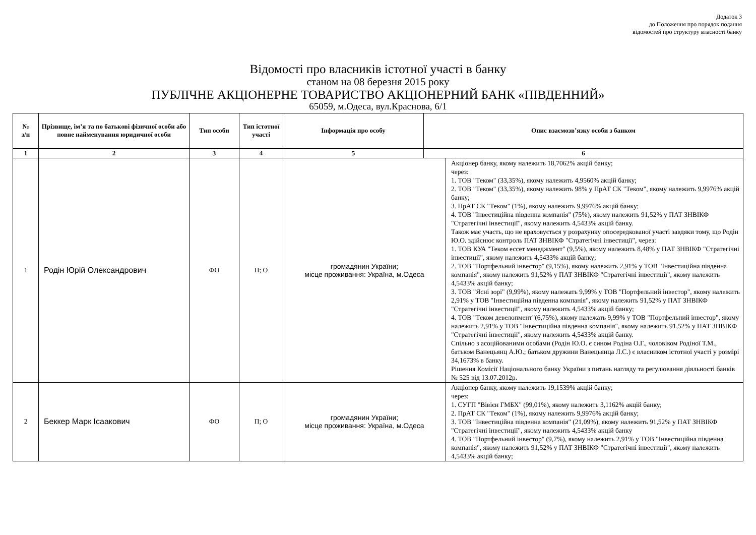Додаток 3
до Положення про порядок подання
відомостей про структуру власності банку
Відомості про власників істотної участі в банку
станом на 08 березня 2015 року
ПУБЛІЧНЕ АКЦІОНЕРНЕ ТОВАРИСТВО АКЦІОНЕРНИЙ БАНК «ПІВДЕННИЙ»
65059, м.Одеса, вул.Краснова, 6/1
| № з/п | Прізвище, ім’я та по батькові фізичної особи або повне найменування юридичної особи | Тип особи | Тип істотної участі | Інформація про особу | Опис взаємозв’язку особи з банком | |
| --- | --- | --- | --- | --- | --- | --- |
| 1 | 2 | 3 | 4 | 5 | 6 | |
| 1 | Родін Юрій Олександрович | ФО | П; О | громадянин України; місце проживання: Україна, м.Одеса | | Акціонер банку, якому належить 18,7062% акцій банку; через: 1. ТОВ "Теком" (33,35%), якому належить 4,9560% акцій банку; 2. ТОВ "Теком" (33,35%), якому належить 98% у ПрАТ СК "Теком", якому належить 9,9976% акцій банку; 3. ПрАТ СК "Теком" (1%), якому належить 9,9976% акцій банку; 4. ТОВ "Інвестиційна південна компанія" (75%), якому належить 91,52% у ПАТ ЗНВІКФ "Стратегічні інвестиції", якому належить 4,5433% акцій банку. Також має участь, що не враховується у розрахунку опосередкованої участі завдяки тому, що Родін Ю.О. здійснює контроль ПАТ ЗНВІКФ "Стратегічні інвестиції", через: 1. ТОВ КУА "Теком ессет менеджмент" (9,5%), якому належить 8,48% у ПАТ ЗНВІКФ "Стратегічні інвестиції", якому належить 4,5433% акцій банку; 2. ТОВ "Портфельний інвестор" (9,15%), якому належить 2,91% у ТОВ "Інвестиційна південна компанія", якому належить 91,52% у ПАТ ЗНВІКФ "Стратегічні інвестиції", якому належить 4,5433% акцій банку; 3. ТОВ "Ясні зорі" (9,99%), якому належать 9,99% у ТОВ "Портфельний інвестор", якому належить 2,91% у ТОВ "Інвестиційна південна компанія", якому належить 91,52% у ПАТ ЗНВІКФ "Стратегічні інвестиції", якому належить 4,5433% акцій банку; 4. ТОВ "Теком девелопмент"(6,75%), якому належать 9,99% у ТОВ "Портфельний інвестор", якому належить 2,91% у ТОВ "Інвестиційна південна компанія", якому належить 91,52% у ПАТ ЗНВІКФ "Стратегічні інвестиції", якому належить 4,5433% акцій банку. Спільно з асоційованими особами (Родін Ю.О. є сином Родіна О.Г., чоловіком Родіної Т.М., батьком Ванецьянц А.Ю.; батьком дружини Ванецьянца Л.С.) є власником істотної участі у розмірі 34,1673% в банку. Рішення Комісії Національного банку України з питань нагляду та регулювання діяльності банків № 525 від 13.07.2012р. |
| 2 | Беккер Марк Ісаакович | ФО | П; О | громадянин України; місце проживання: Україна, м.Одеса | | Акціонер банку, якому належить 19,1539% акцій банку; через: 1. СУГП "Вівієн ГМБХ" (99,01%), якому належить 3,1162% акцій банку; 2. ПрАТ СК "Теком" (1%), якому належить 9,9976% акцій банку; 3. ТОВ "Інвестиційна південна компанія" (21,09%), якому належить 91,52% у ПАТ ЗНВІКФ "Стратегічні інвестиції", якому належить 4,5433% акцій банку 4. ТОВ "Портфельний інвестор" (9,7%), якому належить 2,91% у ТОВ "Інвестиційна південна компанія", якому належить 91,52% у ПАТ ЗНВІКФ "Стратегічні інвестиції", якому належить 4,5433% акцій банку; |